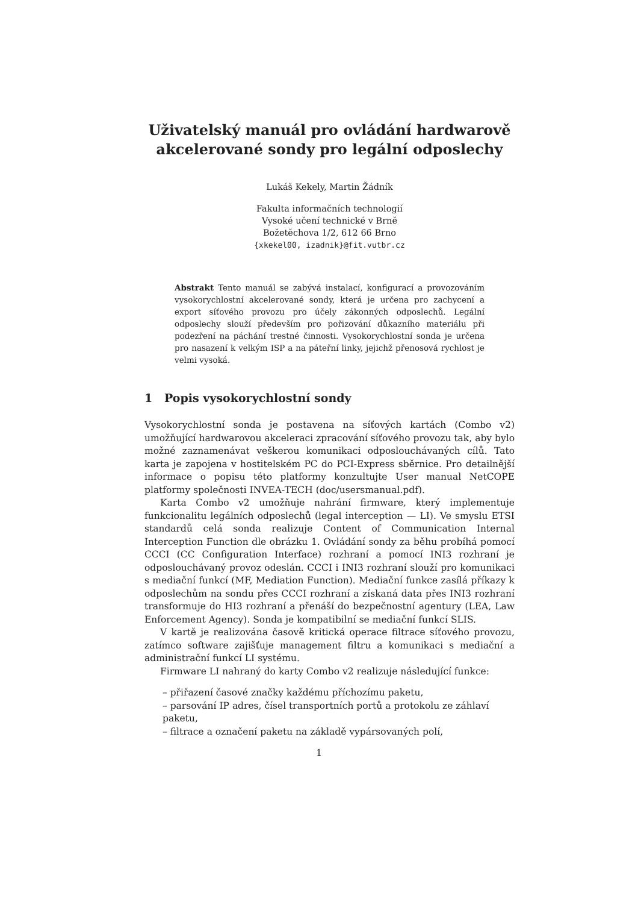Uživatelský manuál pro ovládání hardwarově
akcelerované sondy pro legální odposlechy
Lukáš Kekely, Martin Žádník
Fakulta informačních technologií
Vysoké učení technické v Brně
Božetěchova 1/2, 612 66 Brno
{xkekel00, izadnik}@fit.vutbr.cz
Abstrakt Tento manuál se zabývá instalací, konfigurací a provozováním vysokorychlostní akcelerované sondy, která je určena pro zachycení a export síťového provozu pro účely zákonných odposlechů. Legální odposlechy slouží především pro pořizování důkazního materiálu při podezření na páchání trestné činnosti. Vysokorychlostní sonda je určena pro nasazení k velkým ISP a na páteřní linky, jejichž přenosová rychlost je velmi vysoká.
1 Popis vysokorychlostní sondy
Vysokorychlostní sonda je postavena na síťových kartách (Combo v2) umožňující hardwarovou akceleraci zpracování síťového provozu tak, aby bylo možné zaznamenávat veškerou komunikaci odposlouchávaných cílů. Tato karta je zapojena v hostitelském PC do PCI-Express sběrnice. Pro detailnější informace o popisu této platformy konzultujte User manual NetCOPE platformy společnosti INVEA-TECH (doc/usersmanual.pdf).
Karta Combo v2 umožňuje nahrání firmware, který implementuje funkcionalitu legálních odposlechů (legal interception — LI). Ve smyslu ETSI standardů celá sonda realizuje Content of Communication Internal Interception Function dle obrázku 1. Ovládání sondy za běhu probíhá pomocí CCCI (CC Configuration Interface) rozhraní a pomocí INI3 rozhraní je odposlouchávaný provoz odeslán. CCCI i INI3 rozhraní slouží pro komunikaci s mediační funkcí (MF, Mediation Function). Mediační funkce zasílá příkazy k odposlechům na sondu přes CCCI rozhraní a získaná data přes INI3 rozhraní transformuje do HI3 rozhraní a přenáší do bezpečnostní agentury (LEA, Law Enforcement Agency). Sonda je kompatibilní se mediační funkcí SLIS.
V kartě je realizována časově kritická operace filtrace síťového provozu, zatímco software zajišťuje management filtru a komunikaci s mediační a administrační funkcí LI systému.
Firmware LI nahraný do karty Combo v2 realizuje následující funkce:
– přiřazení časové značky každému příchozímu paketu,
– parsování IP adres, čísel transportních portů a protokolu ze záhlaví paketu,
– filtrace a označení paketu na základě vypársovaných polí,
1